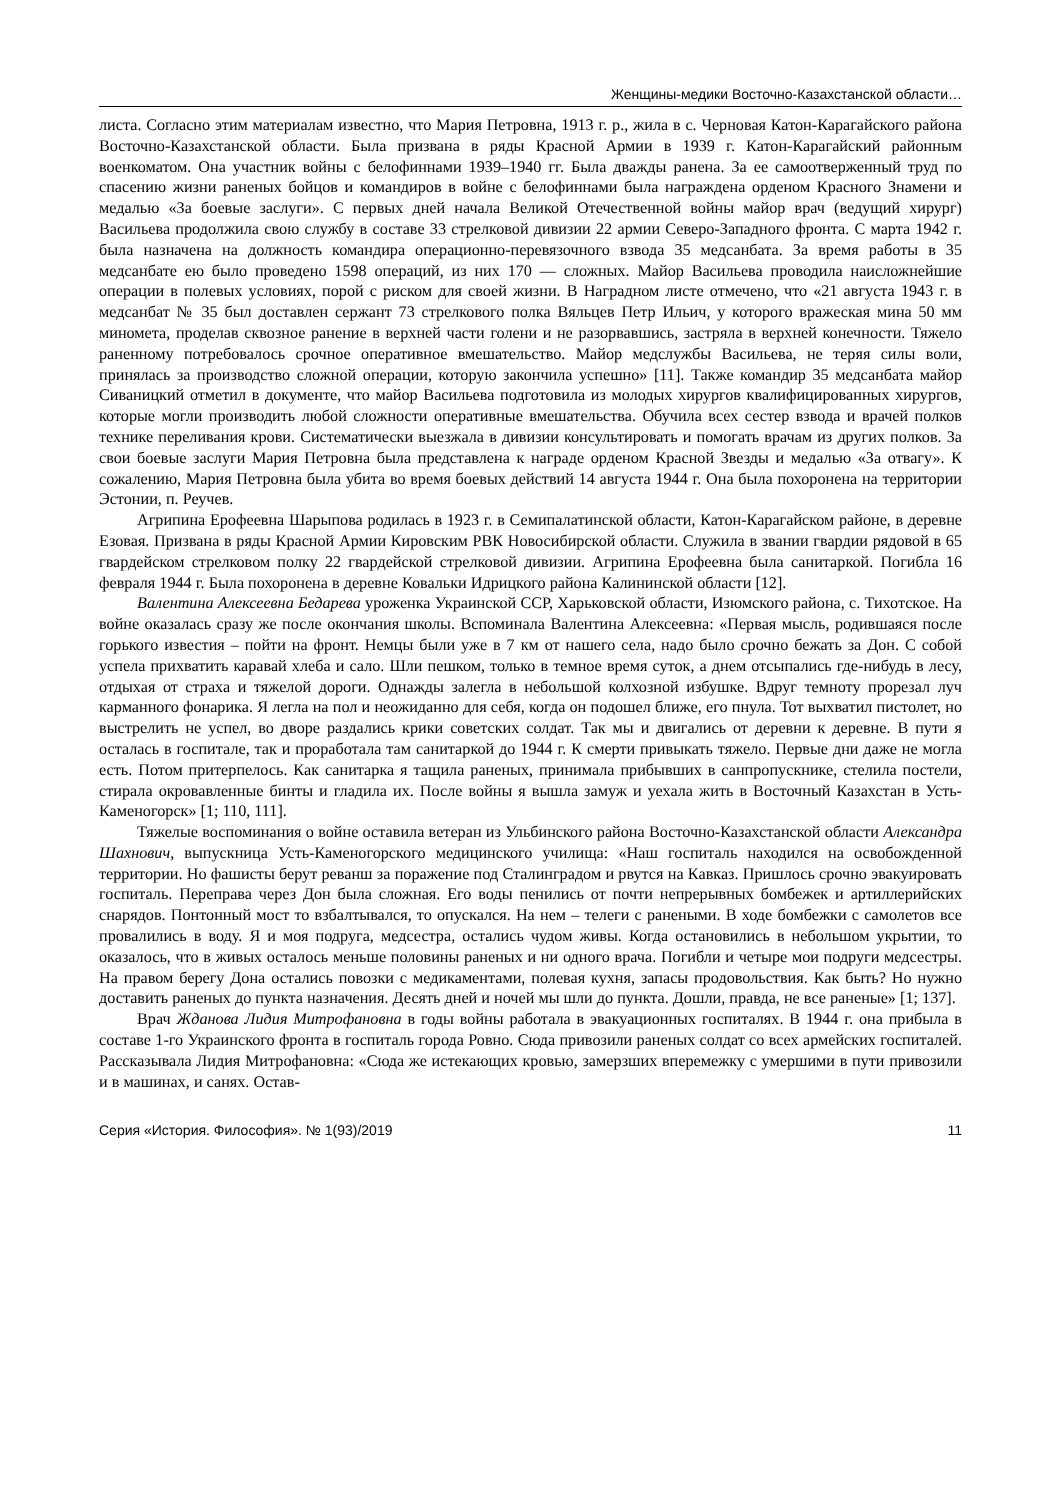Женщины-медики Восточно-Казахстанской области…
листа. Согласно этим материалам известно, что Мария Петровна, 1913 г. р., жила в с. Черновая Катон-Карагайского района Восточно-Казахстанской области. Была призвана в ряды Красной Армии в 1939 г. Катон-Карагайский районным военкоматом. Она участник войны с белофиннами 1939–1940 гг. Была дважды ранена. За ее самоотверженный труд по спасению жизни раненых бойцов и командиров в войне с белофиннами была награждена орденом Красного Знамени и медалью «За боевые заслуги». С первых дней начала Великой Отечественной войны майор врач (ведущий хирург) Васильева продолжила свою службу в составе 33 стрелковой дивизии 22 армии Северо-Западного фронта. С марта 1942 г. была назначена на должность командира операционно-перевязочного взвода 35 медсанбата. За время работы в 35 медсанбате ею было проведено 1598 операций, из них 170 — сложных. Майор Васильева проводила наисложнейшие операции в полевых условиях, порой с риском для своей жизни. В Наградном листе отмечено, что «21 августа 1943 г. в медсанбат № 35 был доставлен сержант 73 стрелкового полка Вяльцев Петр Ильич, у которого вражеская мина 50 мм миномета, проделав сквозное ранение в верхней части голени и не разорвавшись, застряла в верхней конечности. Тяжело раненному потребовалось срочное оперативное вмешательство. Майор медслужбы Васильева, не теряя силы воли, принялась за производство сложной операции, которую закончила успешно» [11]. Также командир 35 медсанбата майор Сиваницкий отметил в документе, что майор Васильева подготовила из молодых хирургов квалифицированных хирургов, которые могли производить любой сложности оперативные вмешательства. Обучила всех сестер взвода и врачей полков технике переливания крови. Систематически выезжала в дивизии консультировать и помогать врачам из других полков. За свои боевые заслуги Мария Петровна была представлена к награде орденом Красной Звезды и медалью «За отвагу». К сожалению, Мария Петровна была убита во время боевых действий 14 августа 1944 г. Она была похоронена на территории Эстонии, п. Реучев.
Агрипина Ерофеевна Шарыпова родилась в 1923 г. в Семипалатинской области, Катон-Карагайском районе, в деревне Езовая. Призвана в ряды Красной Армии Кировским РВК Новосибирской области. Служила в звании гвардии рядовой в 65 гвардейском стрелковом полку 22 гвардейской стрелковой дивизии. Агрипина Ерофеевна была санитаркой. Погибла 16 февраля 1944 г. Была похоронена в деревне Ковальки Идрицкого района Калининской области [12].
Валентина Алексеевна Бедарева уроженка Украинской ССР, Харьковской области, Изюмского района, с. Тихотское. На войне оказалась сразу же после окончания школы. Вспоминала Валентина Алексеевна: «Первая мысль, родившаяся после горького известия – пойти на фронт. Немцы были уже в 7 км от нашего села, надо было срочно бежать за Дон. С собой успела прихватить каравай хлеба и сало. Шли пешком, только в темное время суток, а днем отсыпались где-нибудь в лесу, отдыхая от страха и тяжелой дороги. Однажды залегла в небольшой колхозной избушке. Вдруг темноту прорезал луч карманного фонарика. Я легла на пол и неожиданно для себя, когда он подошел ближе, его пнула. Тот выхватил пистолет, но выстрелить не успел, во дворе раздались крики советских солдат. Так мы и двигались от деревни к деревне. В пути я осталась в госпитале, так и проработала там санитаркой до 1944 г. К смерти привыкать тяжело. Первые дни даже не могла есть. Потом притерпелось. Как санитарка я тащила раненых, принимала прибывших в санпропускнике, стелила постели, стирала окровавленные бинты и гладила их. После войны я вышла замуж и уехала жить в Восточный Казахстан в Усть-Каменогорск» [1; 110, 111].
Тяжелые воспоминания о войне оставила ветеран из Ульбинского района Восточно-Казахстанской области Александра Шахнович, выпускница Усть-Каменогорского медицинского училища: «Наш госпиталь находился на освобожденной территории. Но фашисты берут реванш за поражение под Сталинградом и рвутся на Кавказ. Пришлось срочно эвакуировать госпиталь. Переправа через Дон была сложная. Его воды пенились от почти непрерывных бомбежек и артиллерийских снарядов. Понтонный мост то взбалтывался, то опускался. На нем – телеги с ранеными. В ходе бомбежки с самолетов все провалились в воду. Я и моя подруга, медсестра, остались чудом живы. Когда остановились в небольшом укрытии, то оказалось, что в живых осталось меньше половины раненых и ни одного врача. Погибли и четыре мои подруги медсестры. На правом берегу Дона остались повозки с медикаментами, полевая кухня, запасы продовольствия. Как быть? Но нужно доставить раненых до пункта назначения. Десять дней и ночей мы шли до пункта. Дошли, правда, не все раненые» [1; 137].
Врач Жданова Лидия Митрофановна в годы войны работала в эвакуационных госпиталях. В 1944 г. она прибыла в составе 1-го Украинского фронта в госпиталь города Ровно. Сюда привозили раненых солдат со всех армейских госпиталей. Рассказывала Лидия Митрофановна: «Сюда же истекающих кровью, замерзших вперемежку с умершими в пути привозили и в машинах, и санях. Остав-
Серия «История. Философия». № 1(93)/2019 11